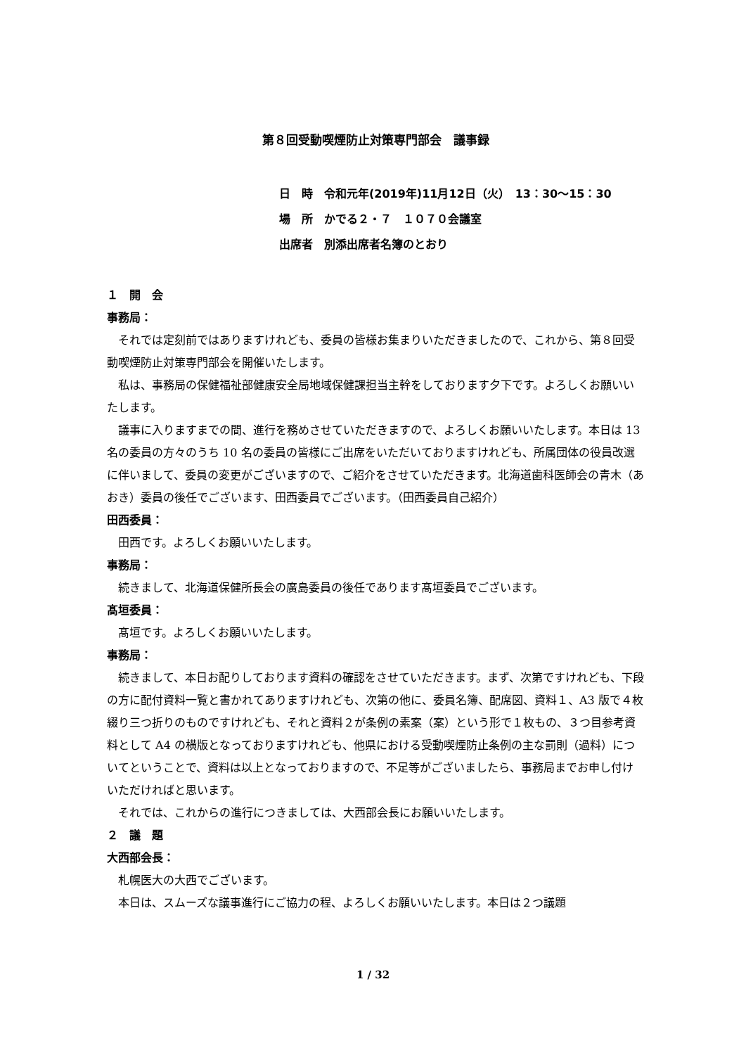第８回受動喫煙防止対策専門部会　議事録
日　時　令和元年(2019年)11月12日（火）　13：30〜15：30
場　所　かでる２・７　１０７０会議室
出席者　別添出席者名簿のとおり
１　開　会
事務局：
それでは定刻前ではありますけれども、委員の皆様お集まりいただきましたので、これから、第８回受動喫煙防止対策専門部会を開催いたします。
私は、事務局の保健福祉部健康安全局地域保健課担当主幹をしております夕下です。よろしくお願いいたします。
議事に入りますまでの間、進行を務めさせていただきますので、よろしくお願いいたします。本日は 13 名の委員の方々のうち 10 名の委員の皆様にご出席をいただいておりますけれども、所属団体の役員改選に伴いまして、委員の変更がございますので、ご紹介をさせていただきます。北海道歯科医師会の青木（あおき）委員の後任でございます、田西委員でございます。（田西委員自己紹介）
田西委員：
田西です。よろしくお願いいたします。
事務局：
続きまして、北海道保健所長会の廣島委員の後任であります髙垣委員でございます。
髙垣委員：
髙垣です。よろしくお願いいたします。
事務局：
続きまして、本日お配りしております資料の確認をさせていただきます。まず、次第ですけれども、下段の方に配付資料一覧と書かれてありますけれども、次第の他に、委員名簿、配席図、資料１、A3 版で４枚綴り三つ折りのものですけれども、それと資料２が条例の素案（案）という形で１枚もの、３つ目参考資料として A4 の横版となっておりますけれども、他県における受動喫煙防止条例の主な罰則（過料）についてということで、資料は以上となっておりますので、不足等がございましたら、事務局までお申し付けいただければと思います。
それでは、これからの進行につきましては、大西部会長にお願いいたします。
２　議　題
大西部会長：
札幌医大の大西でございます。
本日は、スムーズな議事進行にご協力の程、よろしくお願いいたします。本日は２つ議題
1 / 32